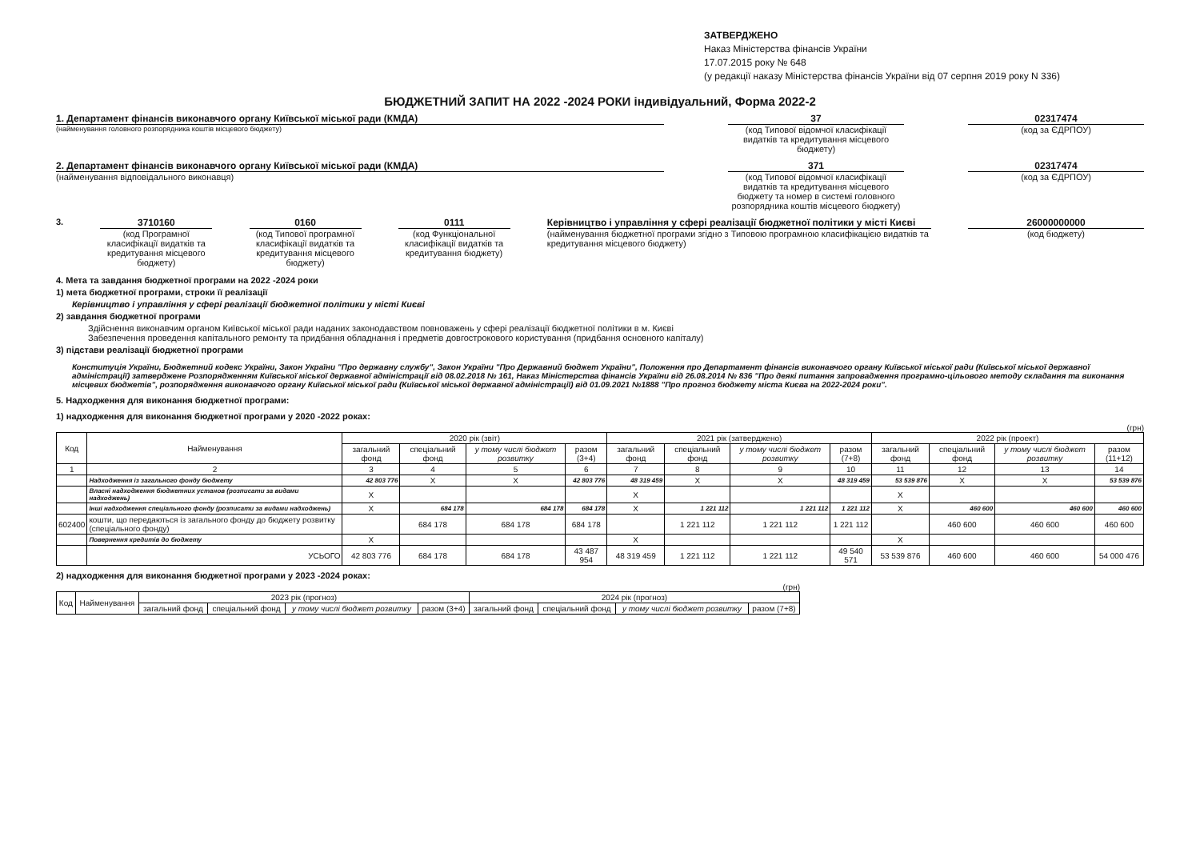ЗАТВЕРДЖЕНО
Наказ Міністерства фінансів України
17.07.2015 року № 648
(у редакції наказу Міністерства фінансів України від 07 серпня 2019 року N 336)
БЮДЖЕТНИЙ ЗАПИТ НА 2022 -2024 РОКИ індивідуальний, Форма 2022-2
1. Департамент фінансів виконавчого органу Київської міської ради (КМДА)
(найменування головного розпорядника коштів місцевого бюджету)
37
(код Типової відомчої класифікації видатків та кредитування місцевого бюджету)
02317474
(код за ЄДРПОУ)
2. Департамент фінансів виконавчого органу Київської міської ради (КМДА)
(найменування відповідального виконавця)
371
(код Типової відомчої класифікації видатків та кредитування місцевого бюджету та номер в системі головного розпорядника коштів місцевого бюджету)
02317474
(код за ЄДРПОУ)
3. 3710160
(код Програмної класифікації видатків та кредитування місцевого бюджету)
0160
(код Типової програмної класифікації видатків та кредитування місцевого бюджету)
0111
(код Функціональної класифікації видатків та кредитування бюджету)
Керівництво і управління у сфері реалізації бюджетної політики у місті Києві
(найменування бюджетної програми згідно з Типовою програмною класифікацією видатків та кредитування місцевого бюджету)
26000000000
(код бюджету)
4. Мета та завдання бюджетної програми на 2022 -2024 роки
1) мета бюджетної програми, строки її реалізації
Керівництво і управління у сфері реалізації бюджетної політики у місті Києві
2) завдання бюджетної програми
Здійснення виконавчим органом Київської міської ради наданих законодавством повноважень у сфері реалізації бюджетної політики в м. Києві
Забезпечення проведення капітального ремонту та придбання обладнання і предметів довгострокового користування (придбання основного капіталу)
3) підстави реалізації бюджетної програми
Конституція України, Бюджетний кодекс України, Закон України "Про державну службу", Закон України "Про Державний бюджет України", Положення про Департамент фінансів виконавчого органу Київської міської ради (Київської міської державної адміністрації) затверджене Розпорядженням Київської міської державної адміністрації від 08.02.2018 № 161, Наказ Міністерства фінансів України від 26.08.2014 № 836 "Про деякі питання запровадження програмно-цільового методу складання та виконання місцевих бюджетів", розпорядження виконавчого органу Київської міської ради (Київської міської державної адміністрації) від 01.09.2021 №1888 "Про прогноз бюджету міста Києва на 2022-2024 роки".
5. Надходження для виконання бюджетної програми:
1) надходження для виконання бюджетної програми у 2020 -2022 роках:
(грн)
| Код | Найменування | 2020 рік (звіт) | | | | 2021 рік (затверджено) | | | | 2022 рік (проект) | | | |
| --- | --- | --- | --- | --- | --- | --- | --- | --- | --- | --- | --- | --- | --- |
| | | загальний фонд | спеціальний фонд | у тому числі бюджет розвитку | разом (3+4) | загальний фонд | спеціальний фонд | у тому числі бюджет розвитку | разом (7+8) | загальний фонд | спеціальний фонд | у тому числі бюджет розвитку | разом (11+12) |
| 1 | 2 | 3 | 4 | 5 | 6 | 7 | 8 | 9 | 10 | 11 | 12 | 13 | 14 |
| | Надходження із загального фонду бюджету | 42 803 776 | X | X | 42 803 776 | 48 319 459 | X | X | 48 319 459 | 53 539 876 | X | X | 53 539 876 |
| | Власні надходження бюджетних установ (розписати за видами надходжень) | X | | | | X | | | | X | | | |
| | Інші надходження спеціального фонду (розписати за видами надходжень) | X | 684 178 | 684 178 | 684 178 | X | 1 221 112 | 1 221 112 | 1 221 112 | X | 460 600 | 460 600 | 460 600 |
| 602400 | кошти, що передаються із загального фонду до бюджету розвитку (спеціального фонду) | | 684 178 | 684 178 | 684 178 | | 1 221 112 | 1 221 112 | 1 221 112 | | 460 600 | 460 600 | 460 600 |
| | Повернення кредитів до бюджету | X | | | | X | | | | X | | | |
| | УСЬОГО | 42 803 776 | 684 178 | 684 178 | 43 487 954 | 48 319 459 | 1 221 112 | 1 221 112 | 49 540 571 | 53 539 876 | 460 600 | 460 600 | 54 000 476 |
2) надходження для виконання бюджетної програми у 2023 -2024 роках:
(грн)
| Код | Найменування | 2023 рік (прогноз) | | | | 2024 рік (прогноз) | | | |
| --- | --- | --- | --- | --- | --- | --- | --- | --- | --- |
| | | загальний фонд | спеціальний фонд | у тому числі бюджет розвитку | разом (3+4) | загальний фонд | спеціальний фонд | у тому числі бюджет розвитку | разом (7+8) |